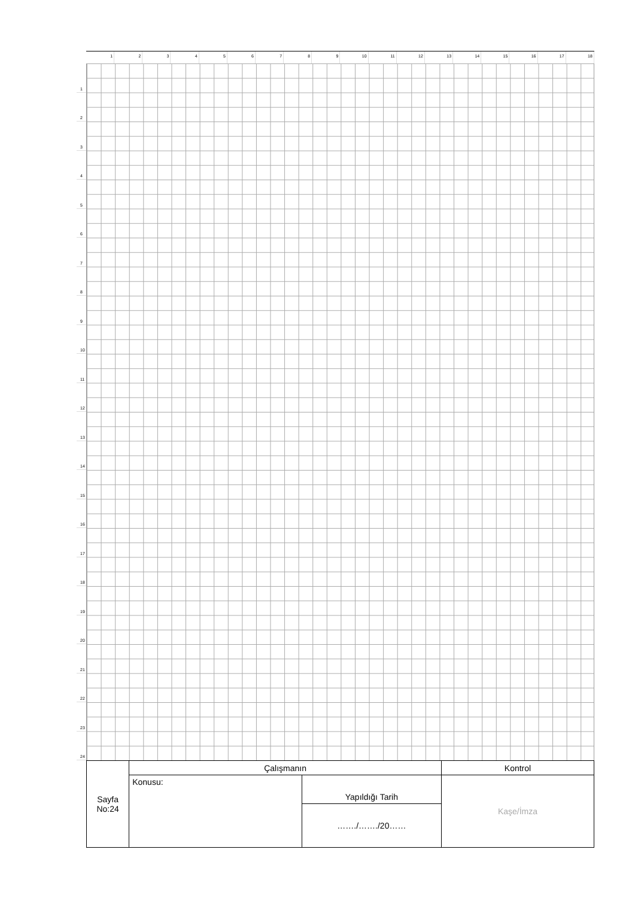1 2 3 4 5 6 7 8 9 10 11 12 13 14 15 16 17 18
1
2
3
4
5
6
7
8
9
10
11
12
13
14
15
16
17
18
19
20
21
22
23
24
| Sayfa No:24 | Çalışmanın | | Kontrol |
| | Konusu: | Yapıldığı Tarih | Kaşe/İmza |
| | | ……./……./20…… | |